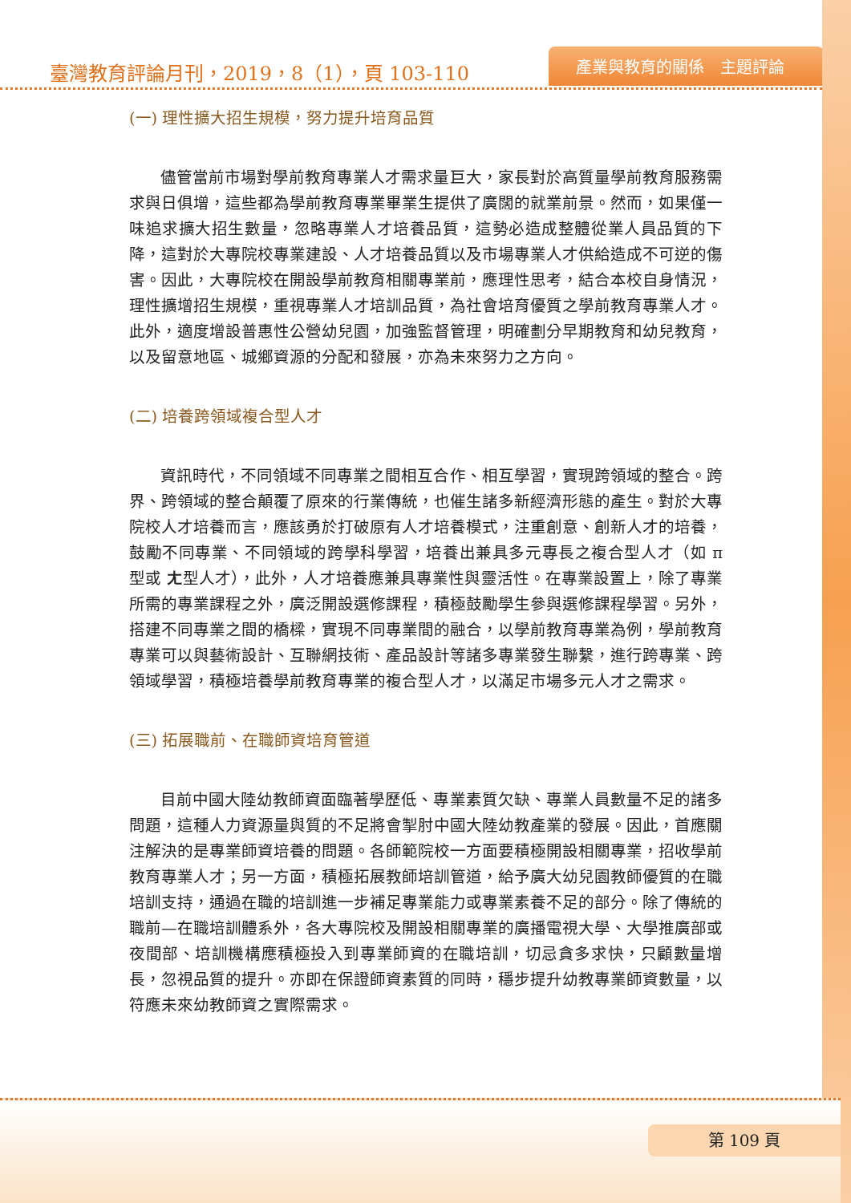臺灣教育評論月刊，2019，8（1），頁 103-110
產業與教育的關係　主題評論
(一) 理性擴大招生規模，努力提升培育品質
儘管當前市場對學前教育專業人才需求量巨大，家長對於高質量學前教育服務需求與日俱增，這些都為學前教育專業畢業生提供了廣闊的就業前景。然而，如果僅一味追求擴大招生數量，忽略專業人才培養品質，這勢必造成整體從業人員品質的下降，這對於大專院校專業建設、人才培養品質以及市場專業人才供給造成不可逆的傷害。因此，大專院校在開設學前教育相關專業前，應理性思考，結合本校自身情況，理性擴增招生規模，重視專業人才培訓品質，為社會培育優質之學前教育專業人才。此外，適度增設普惠性公營幼兒園，加強監督管理，明確劃分早期教育和幼兒教育，以及留意地區、城鄉資源的分配和發展，亦為未來努力之方向。
(二) 培養跨領域複合型人才
資訊時代，不同領域不同專業之間相互合作、相互學習，實現跨領域的整合。跨界、跨領域的整合顛覆了原來的行業傳統，也催生諸多新經濟形態的產生。對於大專院校人才培養而言，應該勇於打破原有人才培養模式，注重創意、創新人才的培養，鼓勵不同專業、不同領域的跨學科學習，培養出兼具多元專長之複合型人才（如 π 型或 ㄤ型人才），此外，人才培養應兼具專業性與靈活性。在專業設置上，除了專業所需的專業課程之外，廣泛開設選修課程，積極鼓勵學生參與選修課程學習。另外，搭建不同專業之間的橋樑，實現不同專業間的融合，以學前教育專業為例，學前教育專業可以與藝術設計、互聯網技術、產品設計等諸多專業發生聯繫，進行跨專業、跨領域學習，積極培養學前教育專業的複合型人才，以滿足市場多元人才之需求。
(三) 拓展職前、在職師資培育管道
目前中國大陸幼教師資面臨著學歷低、專業素質欠缺、專業人員數量不足的諸多問題，這種人力資源量與質的不足將會掣肘中國大陸幼教產業的發展。因此，首應關注解決的是專業師資培養的問題。各師範院校一方面要積極開設相關專業，招收學前教育專業人才；另一方面，積極拓展教師培訓管道，給予廣大幼兒園教師優質的在職培訓支持，通過在職的培訓進一步補足專業能力或專業素養不足的部分。除了傳統的職前—在職培訓體系外，各大專院校及開設相關專業的廣播電視大學、大學推廣部或夜間部、培訓機構應積極投入到專業師資的在職培訓，切忌貪多求快，只顧數量增長，忽視品質的提升。亦即在保證師資素質的同時，穩步提升幼教專業師資數量，以符應未來幼教師資之實際需求。
第 109 頁